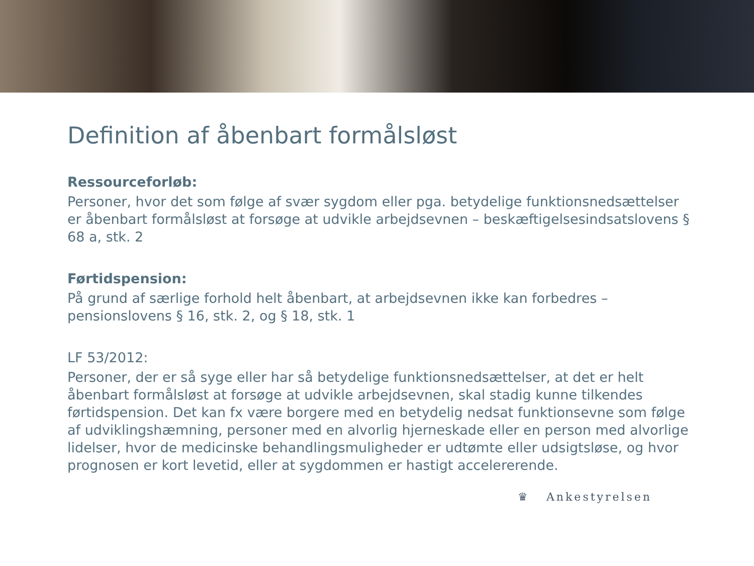Definition af åbenbart formålsløst
Ressourceforløb:
Personer, hvor det som følge af svær sygdom eller pga. betydelige funktionsnedsættelser er åbenbart formålsløst at forsøge at udvikle arbejdsevnen – beskæftigelsesindsatslovens § 68 a, stk. 2
Førtidspension:
På grund af særlige forhold helt åbenbart, at arbejdsevnen ikke kan forbedres – pensionslovens § 16, stk. 2, og § 18, stk. 1
LF 53/2012:
Personer, der er så syge eller har så betydelige funktionsnedsættelser, at det er helt åbenbart formålsløst at forsøge at udvikle arbejdsevnen, skal stadig kunne tilkendes førtidspension. Det kan fx være borgere med en betydelig nedsat funktionsevne som følge af udviklingshæmning, personer med en alvorlig hjerneskade eller en person med alvorlige lidelser, hvor de medicinske behandlingsmuligheder er udtømte eller udsigtsløse, og hvor prognosen er kort levetid, eller at sygdommen er hastigt accelererende.
♛ Ankestyrelsen